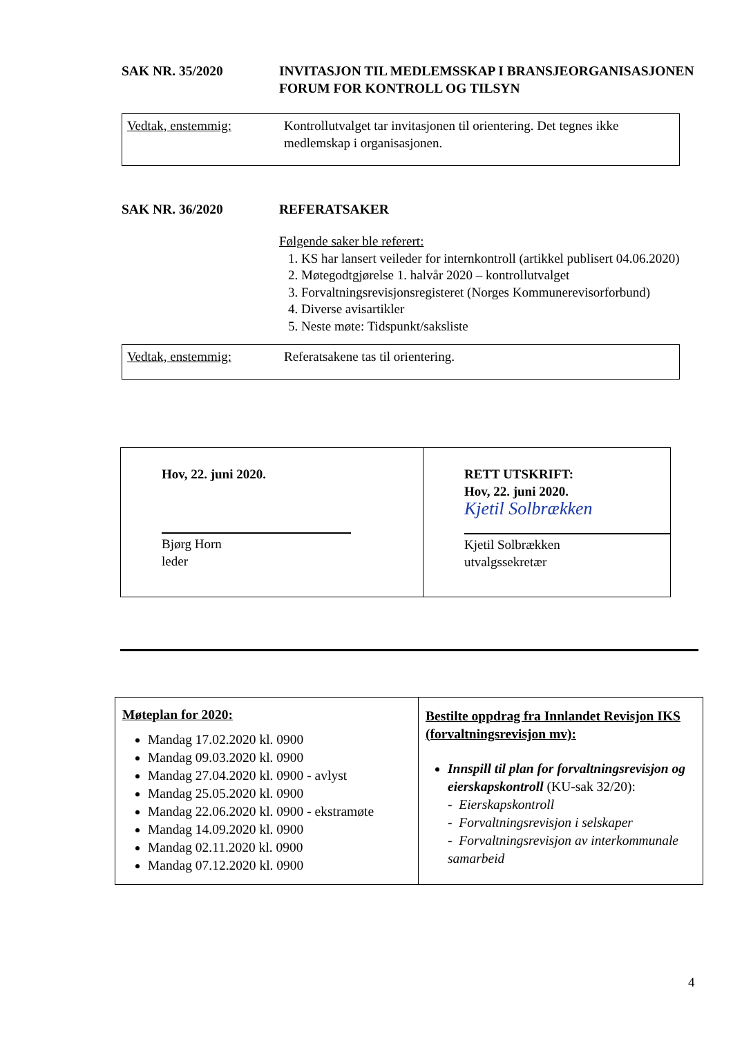SAK NR. 35/2020 INVITASJON TIL MEDLEMSSKAP I BRANSJEORGANISASJONEN FORUM FOR KONTROLL OG TILSYN
Vedtak, enstemmig: Kontrollutvalget tar invitasjonen til orientering. Det tegnes ikke medlemskap i organisasjonen.
SAK NR. 36/2020 REFERATSAKER
Følgende saker ble referert:
1. KS har lansert veileder for internkontroll (artikkel publisert 04.06.2020)
2. Møtegodtgjørelse 1. halvår 2020 – kontrollutvalget
3. Forvaltningsrevisjonsregisteret (Norges Kommunerevisorforbund)
4. Diverse avisartikler
5. Neste møte: Tidspunkt/saksliste
Vedtak, enstemmig: Referatsakene tas til orientering.
| Hov, 22. juni 2020. Bjørg Horn leder | RETT UTSKRIFT: Hov, 22. juni 2020. Kjetil Solbrækken Kjetil Solbrækken utvalgssekretær |
| Møteplan for 2020: Mandag 17.02.2020 kl. 0900 Mandag 09.03.2020 kl. 0900 Mandag 27.04.2020 kl. 0900 - avlyst Mandag 25.05.2020 kl. 0900 Mandag 22.06.2020 kl. 0900 - ekstramøte Mandag 14.09.2020 kl. 0900 Mandag 02.11.2020 kl. 0900 Mandag 07.12.2020 kl. 0900 | Bestilte oppdrag fra Innlandet Revisjon IKS (forvaltningsrevisjon mv): Innspill til plan for forvaltningsrevisjon og eierskapskontroll (KU-sak 32/20): - Eierskapskontroll - Forvaltningsrevisjon i selskaper - Forvaltningsrevisjon av interkommunale samarbeid |
4